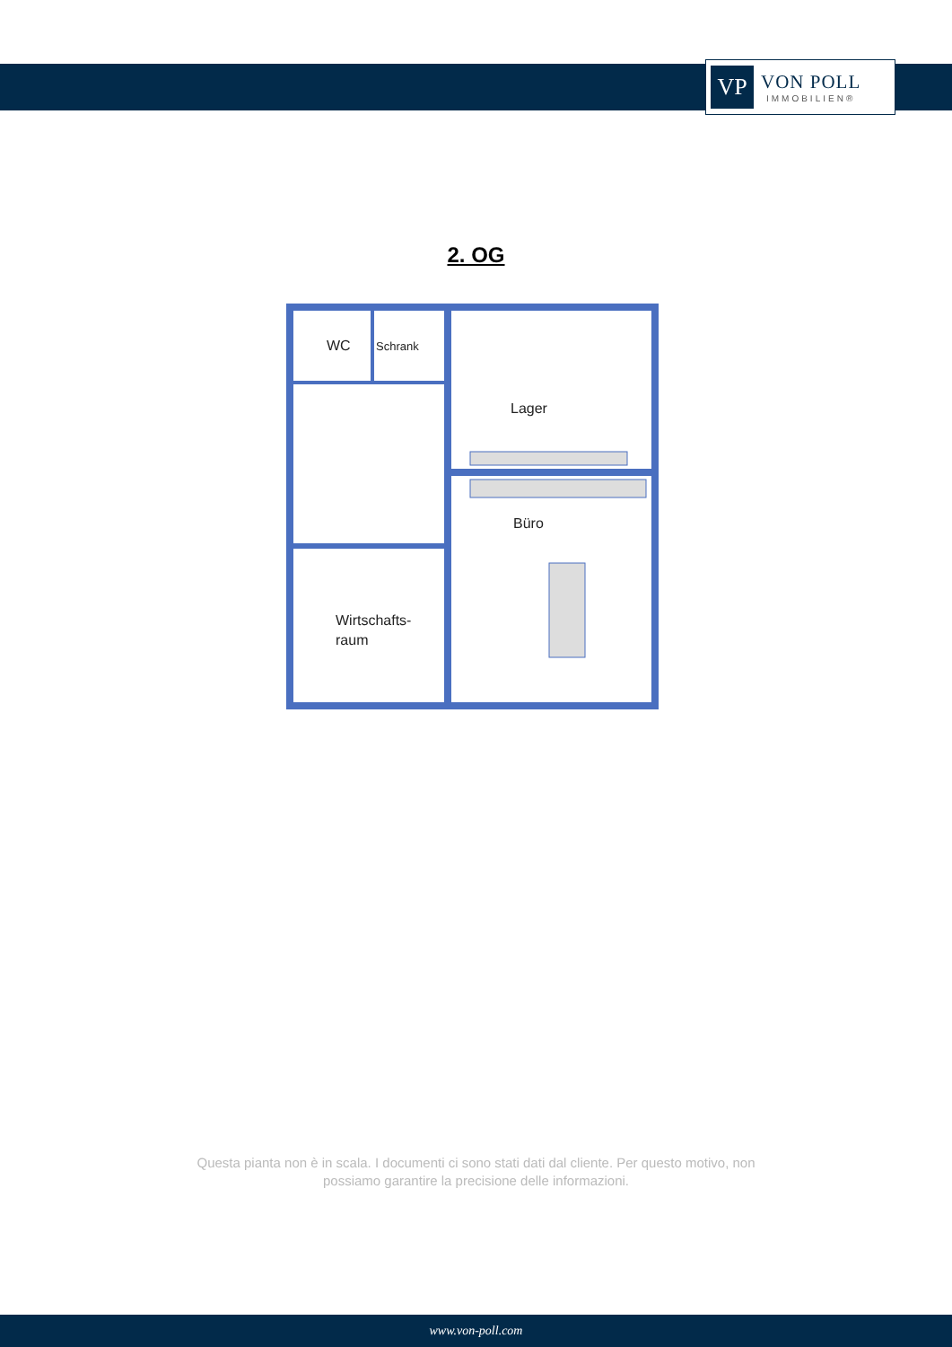VP
VON POLL
IMMOBILIEN®
2. OG
WC
Schrank
Lager
Büro
Wirtschafts-
raum
Questa pianta non è in scala. I documenti ci sono stati dati dal cliente. Per questo motivo, non
possiamo garantire la precisione delle informazioni.
www.von-poll.com